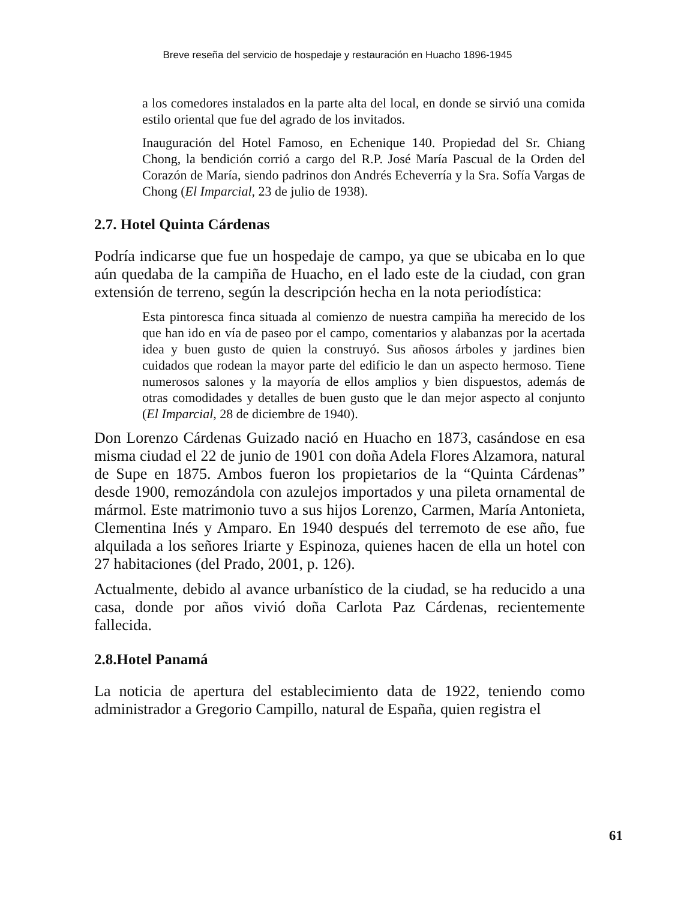Breve reseña del servicio de hospedaje y restauración en Huacho 1896-1945
a los comedores instalados en la parte alta del local, en donde se sirvió una comida estilo oriental que fue del agrado de los invitados.
Inauguración del Hotel Famoso, en Echenique 140. Propiedad del Sr. Chiang Chong, la bendición corrió a cargo del R.P. José María Pascual de la Orden del Corazón de María, siendo padrinos don Andrés Echeverría y la Sra. Sofía Vargas de Chong (El Imparcial, 23 de julio de 1938).
2.7. Hotel Quinta Cárdenas
Podría indicarse que fue un hospedaje de campo, ya que se ubicaba en lo que aún quedaba de la campiña de Huacho, en el lado este de la ciudad, con gran extensión de terreno, según la descripción hecha en la nota periodística:
Esta pintoresca finca situada al comienzo de nuestra campiña ha merecido de los que han ido en vía de paseo por el campo, comentarios y alabanzas por la acertada idea y buen gusto de quien la construyó. Sus añosos árboles y jardines bien cuidados que rodean la mayor parte del edificio le dan un aspecto hermoso. Tiene numerosos salones y la mayoría de ellos amplios y bien dispuestos, además de otras comodidades y detalles de buen gusto que le dan mejor aspecto al conjunto (El Imparcial, 28 de diciembre de 1940).
Don Lorenzo Cárdenas Guizado nació en Huacho en 1873, casándose en esa misma ciudad el 22 de junio de 1901 con doña Adela Flores Alzamora, natural de Supe en 1875. Ambos fueron los propietarios de la “Quinta Cárdenas” desde 1900, remozándola con azulejos importados y una pileta ornamental de mármol. Este matrimonio tuvo a sus hijos Lorenzo, Carmen, María Antonieta, Clementina Inés y Amparo. En 1940 después del terremoto de ese año, fue alquilada a los señores Iriarte y Espinoza, quienes hacen de ella un hotel con 27 habitaciones (del Prado, 2001, p. 126).
Actualmente, debido al avance urbanístico de la ciudad, se ha reducido a una casa, donde por años vivió doña Carlota Paz Cárdenas, recientemente fallecida.
2.8.Hotel Panamá
La noticia de apertura del establecimiento data de 1922, teniendo como administrador a Gregorio Campillo, natural de España, quien registra el
61